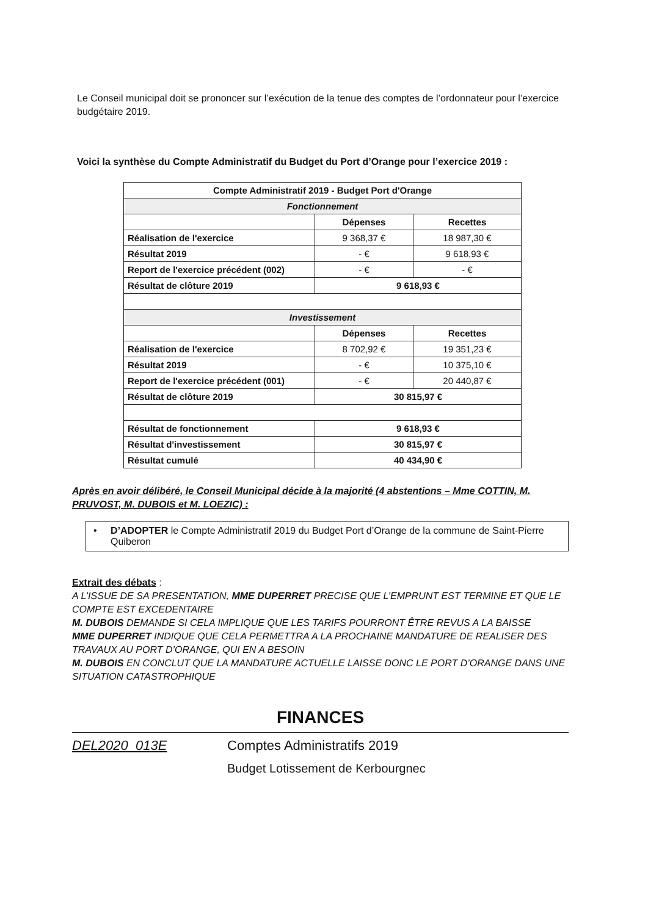Le Conseil municipal doit se prononcer sur l’exécution de la tenue des comptes de l’ordonnateur pour l’exercice budgétaire 2019.
Voici la synthèse du Compte Administratif du Budget du Port d’Orange pour l’exercice 2019 :
| Compte Administratif 2019 - Budget Port d'Orange | | |
| Fonctionnement | | |
| | Dépenses | Recettes |
| Réalisation de l'exercice | 9 368,37 € | 18 987,30 € |
| Résultat 2019 | - € | 9 618,93 € |
| Report de l'exercice précédent (002) | - € | - € |
| Résultat de clôture 2019 | 9 618,93 € | |
| Investissement | | |
| | Dépenses | Recettes |
| Réalisation de l'exercice | 8 702,92 € | 19 351,23 € |
| Résultat 2019 | - € | 10 375,10 € |
| Report de l'exercice précédent (001) | - € | 20 440,87 € |
| Résultat de clôture 2019 | 30 815,97 € | |
| Résultat de fonctionnement | 9 618,93 € | |
| Résultat d'investissement | 30 815,97 € | |
| Résultat cumulé | 40 434,90 € | |
Après en avoir délibéré, le Conseil Municipal décide à la majorité (4 abstentions – Mme COTTIN, M. PRUVOST, M. DUBOIS et M. LOEZIC) :
• D’ADOPTER le Compte Administratif 2019 du Budget Port d’Orange de la commune de Saint-Pierre Quiberon
Extrait des débats :
A L’ISSUE DE SA PRESENTATION, MME DUPERRET PRECISE QUE L’EMPRUNT EST TERMINE ET QUE LE COMPTE EST EXCEDENTAIRE
M. DUBOIS DEMANDE SI CELA IMPLIQUE QUE LES TARIFS POURRONT ÊTRE REVUS A LA BAISSE
MME DUPERRET INDIQUE QUE CELA PERMETTRA A LA PROCHAINE MANDATURE DE REALISER DES TRAVAUX AU PORT D’ORANGE, QUI EN A BESOIN
M. DUBOIS EN CONCLUT QUE LA MANDATURE ACTUELLE LAISSE DONC LE PORT D’ORANGE DANS UNE SITUATION CATASTROPHIQUE
FINANCES
DEL2020_013E Comptes Administratifs 2019
Budget Lotissement de Kerbourgnec